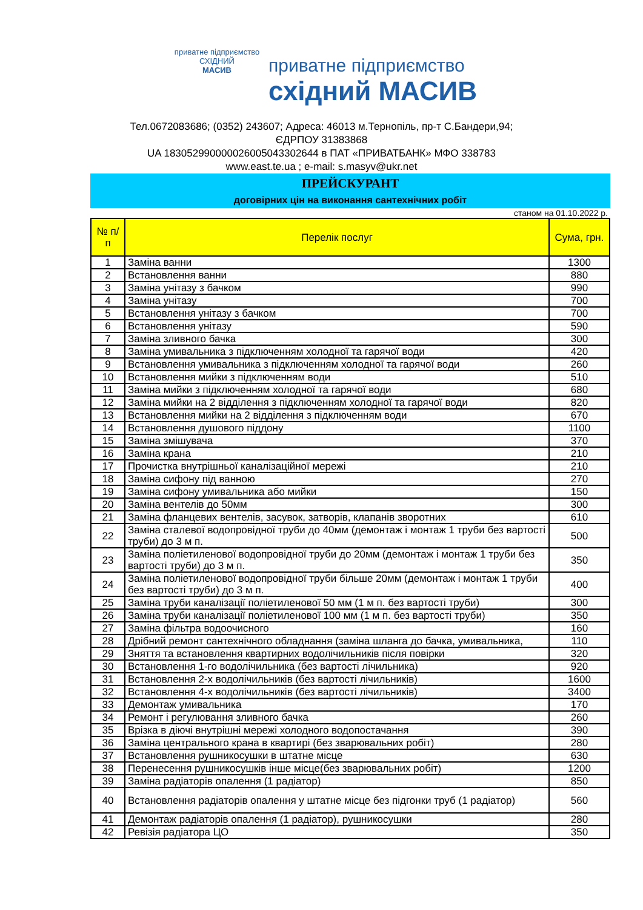приватне підприємство
СХІДНИЙ
МАСИВ
приватне підприємство
східний МАСИВ
Тел.0672083686; (0352) 243607; Адреса: 46013 м.Тернопіль, пр-т С.Бандери,94;
ЄДРПОУ 31383868
UA 183052990000026005043302644 в ПАТ «ПРИВАТБАНК» МФО 338783
www.east.te.ua ; e-mail: s.masyv@ukr.net
ПРЕЙСКУРАНТ
договірних цін на виконання сантехнічних робіт
станом на 01.10.2022 р.
| № п/п | Перелік послуг | Сума, грн. |
| --- | --- | --- |
| 1 | Заміна ванни | 1300 |
| 2 | Встановлення ванни | 880 |
| 3 | Заміна унітазу з бачком | 990 |
| 4 | Заміна унітазу | 700 |
| 5 | Встановлення унітазу з бачком | 700 |
| 6 | Встановлення унітазу | 590 |
| 7 | Заміна зливного бачка | 300 |
| 8 | Заміна умивальника з підключенням холодної та гарячої води | 420 |
| 9 | Встановлення умивальника з підключенням холодної та гарячої води | 260 |
| 10 | Встановлення мийки з підключенням води | 510 |
| 11 | Заміна мийки з підключенням холодної та гарячої води | 680 |
| 12 | Заміна мийки на 2 відділення з підключенням холодної та гарячої води | 820 |
| 13 | Встановлення мийки на 2 відділення з підключенням води | 670 |
| 14 | Встановлення душового піддону | 1100 |
| 15 | Заміна змішувача | 370 |
| 16 | Заміна крана | 210 |
| 17 | Прочистка внутрішньої каналізаційної мережі | 210 |
| 18 | Заміна сифону під ванною | 270 |
| 19 | Заміна сифону умивальника або мийки | 150 |
| 20 | Заміна вентелів до 50мм | 300 |
| 21 | Заміна фланцевих вентелів, засувок, затворів, клапанів зворотних | 610 |
| 22 | Заміна сталевої водопровідної труби до 40мм (демонтаж і монтаж 1 труби без вартості труби) до 3 м п. | 500 |
| 23 | Заміна поліетиленової водопровідної труби до 20мм (демонтаж і монтаж 1 труби без вартості труби) до 3 м п. | 350 |
| 24 | Заміна поліетиленової водопровідної труби більше 20мм (демонтаж і монтаж 1 труби без вартості труби) до 3 м п. | 400 |
| 25 | Заміна труби каналізації поліетиленової 50 мм (1 м п. без вартості труби) | 300 |
| 26 | Заміна труби каналізації поліетиленової 100 мм (1 м п. без вартості труби) | 350 |
| 27 | Заміна фільтра водоочисного | 160 |
| 28 | Дрібний ремонт сантехнічного обладнання (заміна шланга до бачка, умивальника, | 110 |
| 29 | Зняття та встановлення квартирних водолічильників після повірки | 320 |
| 30 | Встановлення 1-го водолічильника (без вартості лічильника) | 920 |
| 31 | Встановлення 2-х водолічильників (без вартості лічильників) | 1600 |
| 32 | Встановлення 4-х водолічильників (без вартості лічильників) | 3400 |
| 33 | Демонтаж умивальника | 170 |
| 34 | Ремонт і регулювання зливного бачка | 260 |
| 35 | Врізка в діючі внутрішні мережі холодного водопостачання | 390 |
| 36 | Заміна центрального крана в квартирі (без зварювальних робіт) | 280 |
| 37 | Встановлення рушникосушки в штатне місце | 630 |
| 38 | Перенесення рушникосушків інше місце(без зварювальних робіт) | 1200 |
| 39 | Заміна радіаторів опалення (1 радіатор) | 850 |
| 40 | Встановлення радіаторів опалення у штатне місце без підгонки труб (1 радіатор) | 560 |
| 41 | Демонтаж радіаторів опалення (1 радіатор), рушникосушки | 280 |
| 42 | Ревізія радіатора ЦО | 350 |